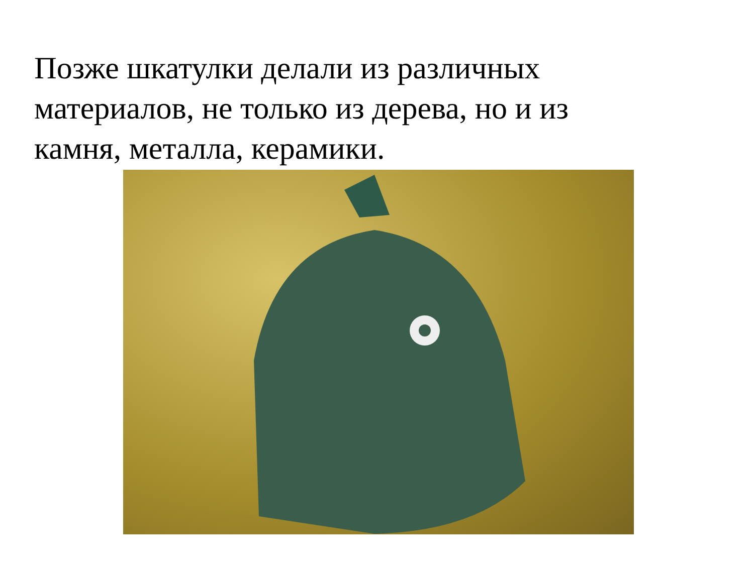Позже шкатулки делали из различных материалов, не только из дерева, но и из камня, металла, керамики.